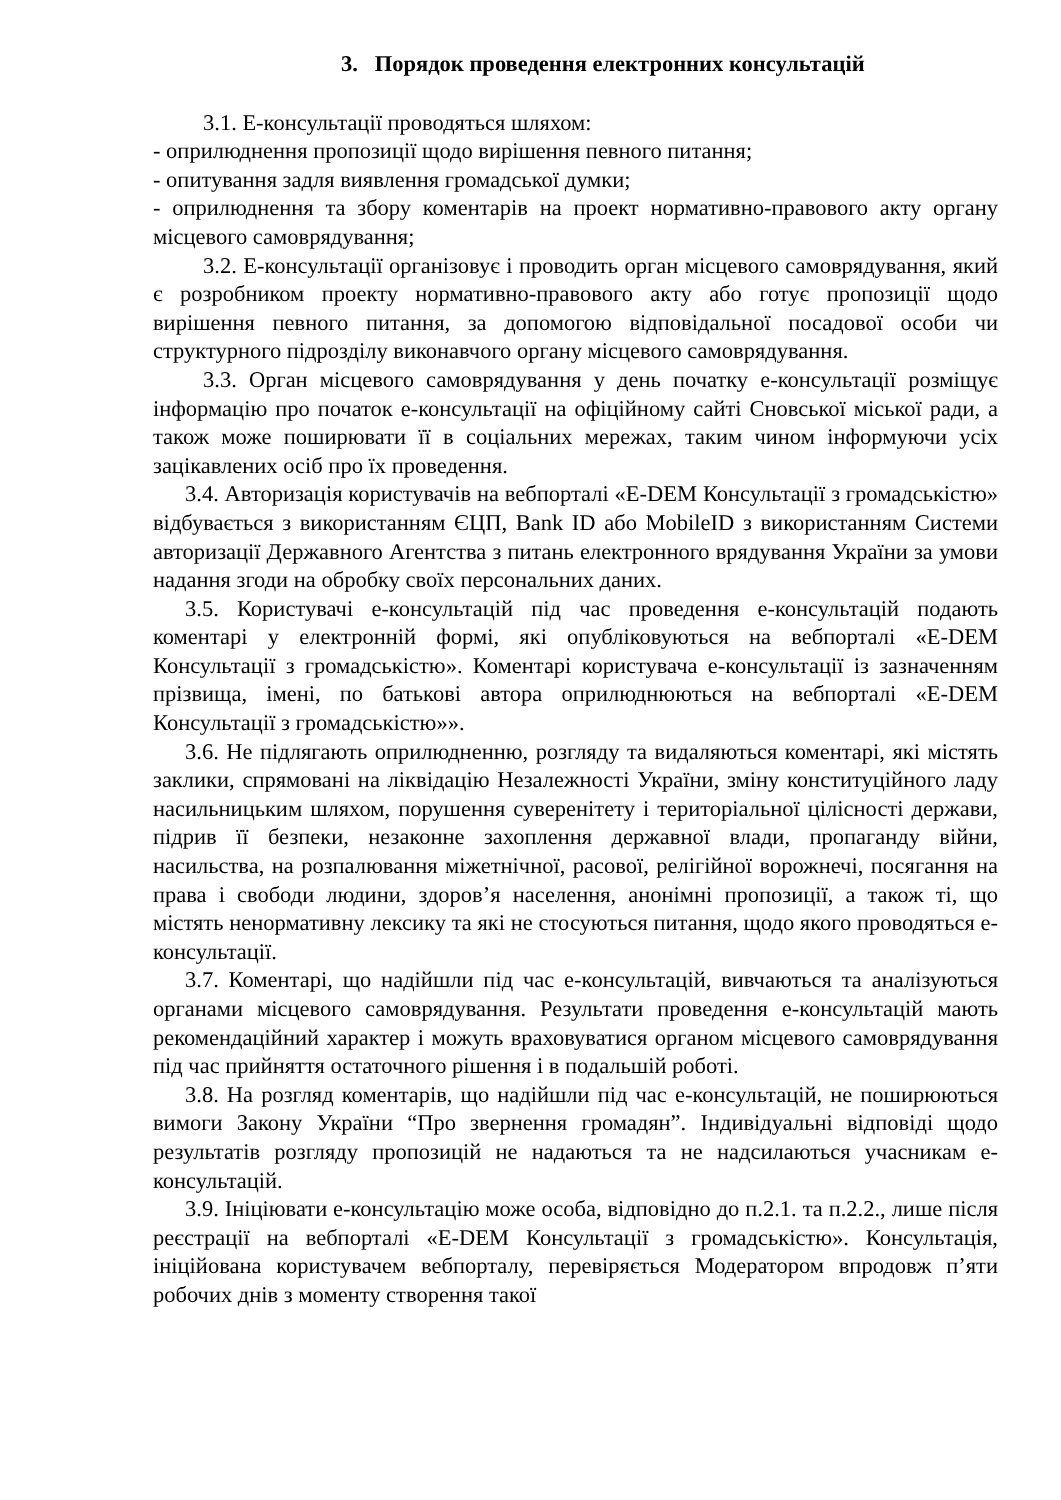3. Порядок проведення електронних консультацій
3.1. Е-консультації проводяться шляхом:
- оприлюднення пропозиції щодо вирішення певного питання;
- опитування задля виявлення громадської думки;
- оприлюднення та збору коментарів на проект нормативно-правового акту органу місцевого самоврядування;
3.2. Е-консультації організовує і проводить орган місцевого самоврядування, який є розробником проекту нормативно-правового акту або готує пропозиції щодо вирішення певного питання, за допомогою відповідальної посадової особи чи структурного підрозділу виконавчого органу місцевого самоврядування.
3.3. Орган місцевого самоврядування у день початку е-консультації розміщує інформацію про початок е-консультації на офіційному сайті Сновської міської ради, а також може поширювати її в соціальних мережах, таким чином інформуючи усіх зацікавлених осіб про їх проведення.
3.4. Авторизація користувачів на вебпорталі «E-DEM Консультації з громадськістю» відбувається з використанням ЄЦП, Bank ID або MobileID з використанням Системи авторизації Державного Агентства з питань електронного врядування України за умови надання згоди на обробку своїх персональних даних.
3.5. Користувачі е-консультацій під час проведення е-консультацій подають коментарі у електронній формі, які опубліковуються на вебпорталі «E-DEM Консультації з громадськістю». Коментарі користувача е-консультації із зазначенням прізвища, імені, по батькові автора оприлюднюються на вебпорталі «E-DEM Консультації з громадськістю»».
3.6. Не підлягають оприлюдненню, розгляду та видаляються коментарі, які містять заклики, спрямовані на ліквідацію Незалежності України, зміну конституційного ладу насильницьким шляхом, порушення суверенітету і територіальної цілісності держави, підрив її безпеки, незаконне захоплення державної влади, пропаганду війни, насильства, на розпалювання міжетнічної, расової, релігійної ворожнечі, посягання на права і свободи людини, здоров’я населення, анонімні пропозиції, а також ті, що містять ненормативну лексику та які не стосуються питання, щодо якого проводяться е-консультації.
3.7. Коментарі, що надійшли під час е-консультацій, вивчаються та аналізуються органами місцевого самоврядування. Результати проведення е-консультацій мають рекомендаційний характер і можуть враховуватися органом місцевого самоврядування під час прийняття остаточного рішення і в подальшій роботі.
3.8. На розгляд коментарів, що надійшли під час е-консультацій, не поширюються вимоги Закону України “Про звернення громадян”. Індивідуальні відповіді щодо результатів розгляду пропозицій не надаються та не надсилаються учасникам е-консультацій.
3.9. Ініціювати е-консультацію може особа, відповідно до п.2.1. та п.2.2., лише після реєстрації на вебпорталі «E-DEM Консультації з громадськістю». Консультація, ініційована користувачем вебпорталу, перевіряється Модератором впродовж п’яти робочих днів з моменту створення такої